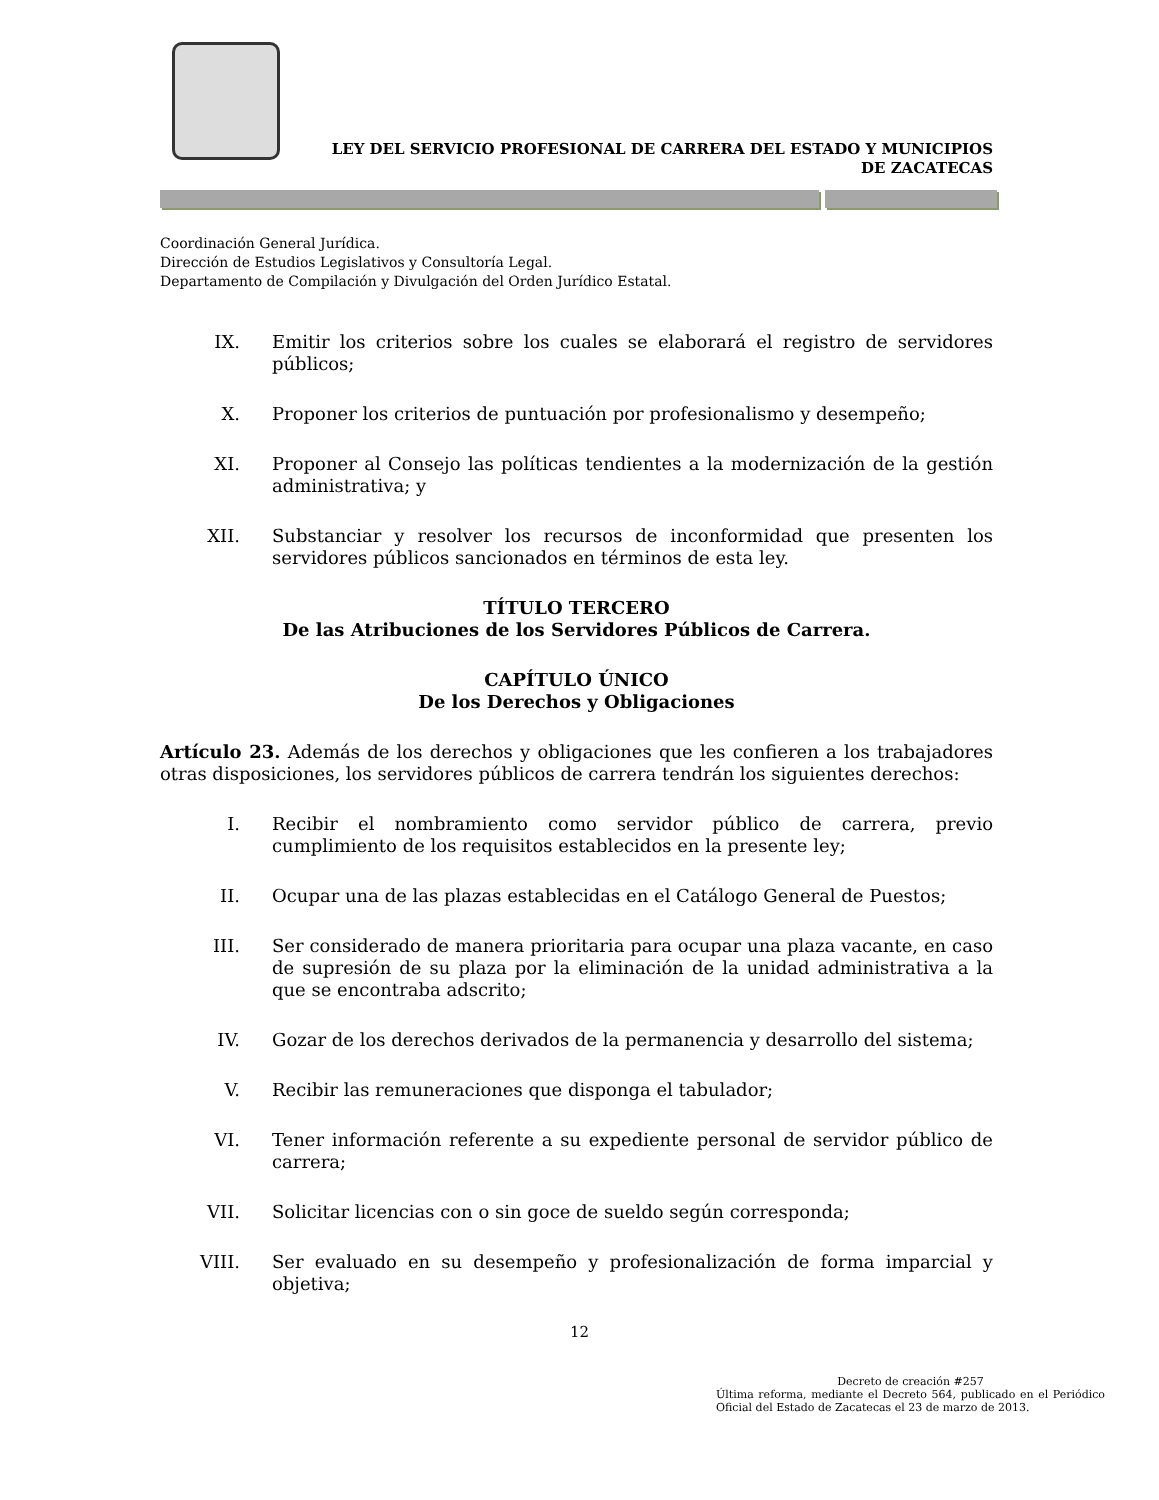LEY DEL SERVICIO PROFESIONAL DE CARRERA DEL ESTADO Y MUNICIPIOS
DE ZACATECAS
Coordinación General Jurídica.
Dirección de Estudios Legislativos y Consultoría Legal.
Departamento de Compilación y Divulgación del Orden Jurídico Estatal.
IX. Emitir los criterios sobre los cuales se elaborará el registro de servidores públicos;
X. Proponer los criterios de puntuación por profesionalismo y desempeño;
XI. Proponer al Consejo las políticas tendientes a la modernización de la gestión administrativa; y
XII. Substanciar y resolver los recursos de inconformidad que presenten los servidores públicos sancionados en términos de esta ley.
TÍTULO TERCERO
De las Atribuciones de los Servidores Públicos de Carrera.
CAPÍTULO ÚNICO
De los Derechos y Obligaciones
Artículo 23. Además de los derechos y obligaciones que les confieren a los trabajadores otras disposiciones, los servidores públicos de carrera tendrán los siguientes derechos:
I. Recibir el nombramiento como servidor público de carrera, previo cumplimiento de los requisitos establecidos en la presente ley;
II. Ocupar una de las plazas establecidas en el Catálogo General de Puestos;
III. Ser considerado de manera prioritaria para ocupar una plaza vacante, en caso de supresión de su plaza por la eliminación de la unidad administrativa a la que se encontraba adscrito;
IV. Gozar de los derechos derivados de la permanencia y desarrollo del sistema;
V. Recibir las remuneraciones que disponga el tabulador;
VI. Tener información referente a su expediente personal de servidor público de carrera;
VII. Solicitar licencias con o sin goce de sueldo según corresponda;
VIII. Ser evaluado en su desempeño y profesionalización de forma imparcial y objetiva;
12
Decreto de creación #257
Última reforma, mediante el Decreto 564, publicado en el Periódico Oficial del Estado de Zacatecas el 23 de marzo de 2013.